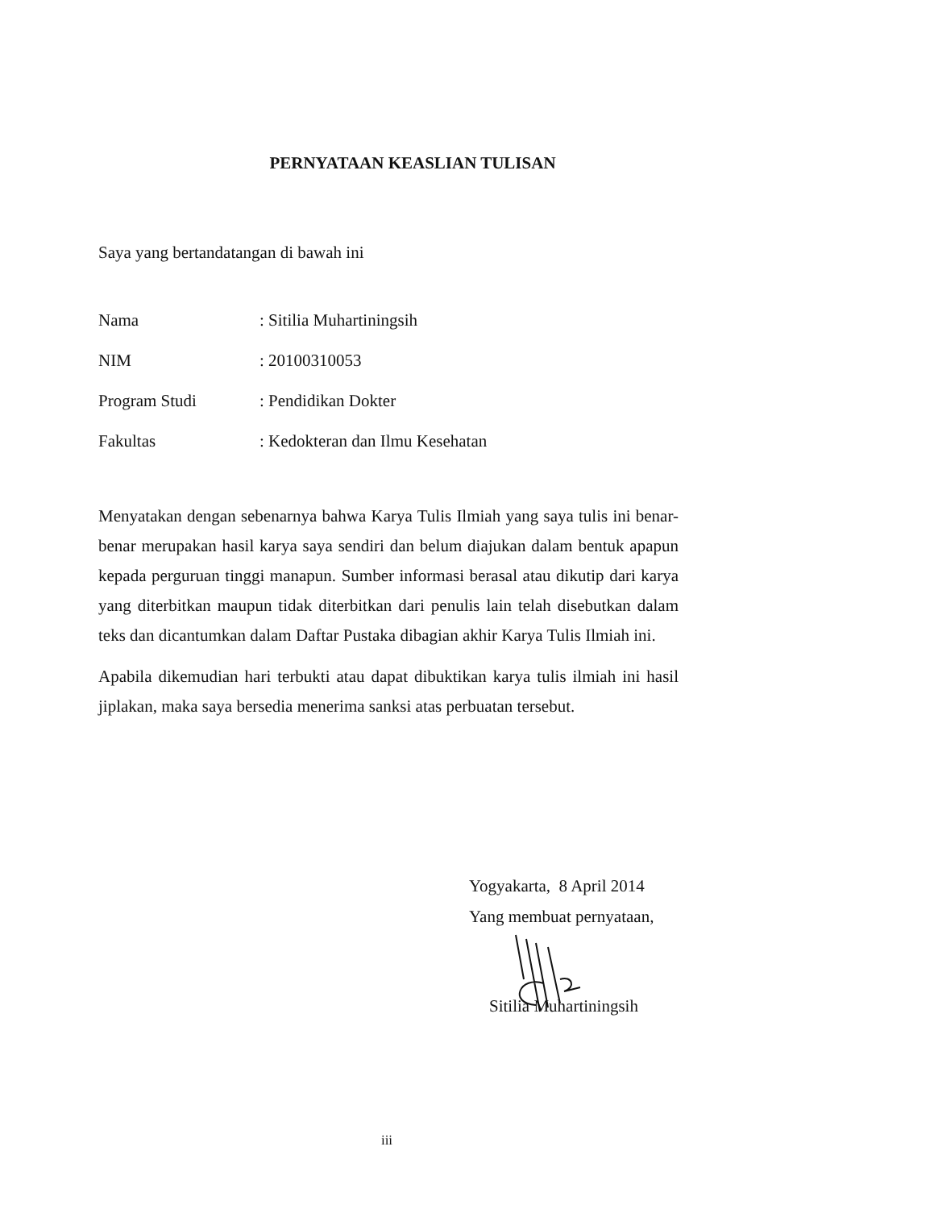PERNYATAAN KEASLIAN TULISAN
Saya yang bertandatangan di bawah ini
Nama: Sitilia Muhartiningsih
NIM: 20100310053
Program Studi: Pendidikan Dokter
Fakultas: Kedokteran dan Ilmu Kesehatan
Menyatakan dengan sebenarnya bahwa Karya Tulis Ilmiah yang saya tulis ini benar-benar merupakan hasil karya saya sendiri dan belum diajukan dalam bentuk apapun kepada perguruan tinggi manapun. Sumber informasi berasal atau dikutip dari karya yang diterbitkan maupun tidak diterbitkan dari penulis lain telah disebutkan dalam teks dan dicantumkan dalam Daftar Pustaka dibagian akhir Karya Tulis Ilmiah ini.
Apabila dikemudian hari terbukti atau dapat dibuktikan karya tulis ilmiah ini hasil jiplakan, maka saya bersedia menerima sanksi atas perbuatan tersebut.
Yogyakarta, 8 April 2014
Yang membuat pernyataan,
Sitilia Muhartiningsih
iii